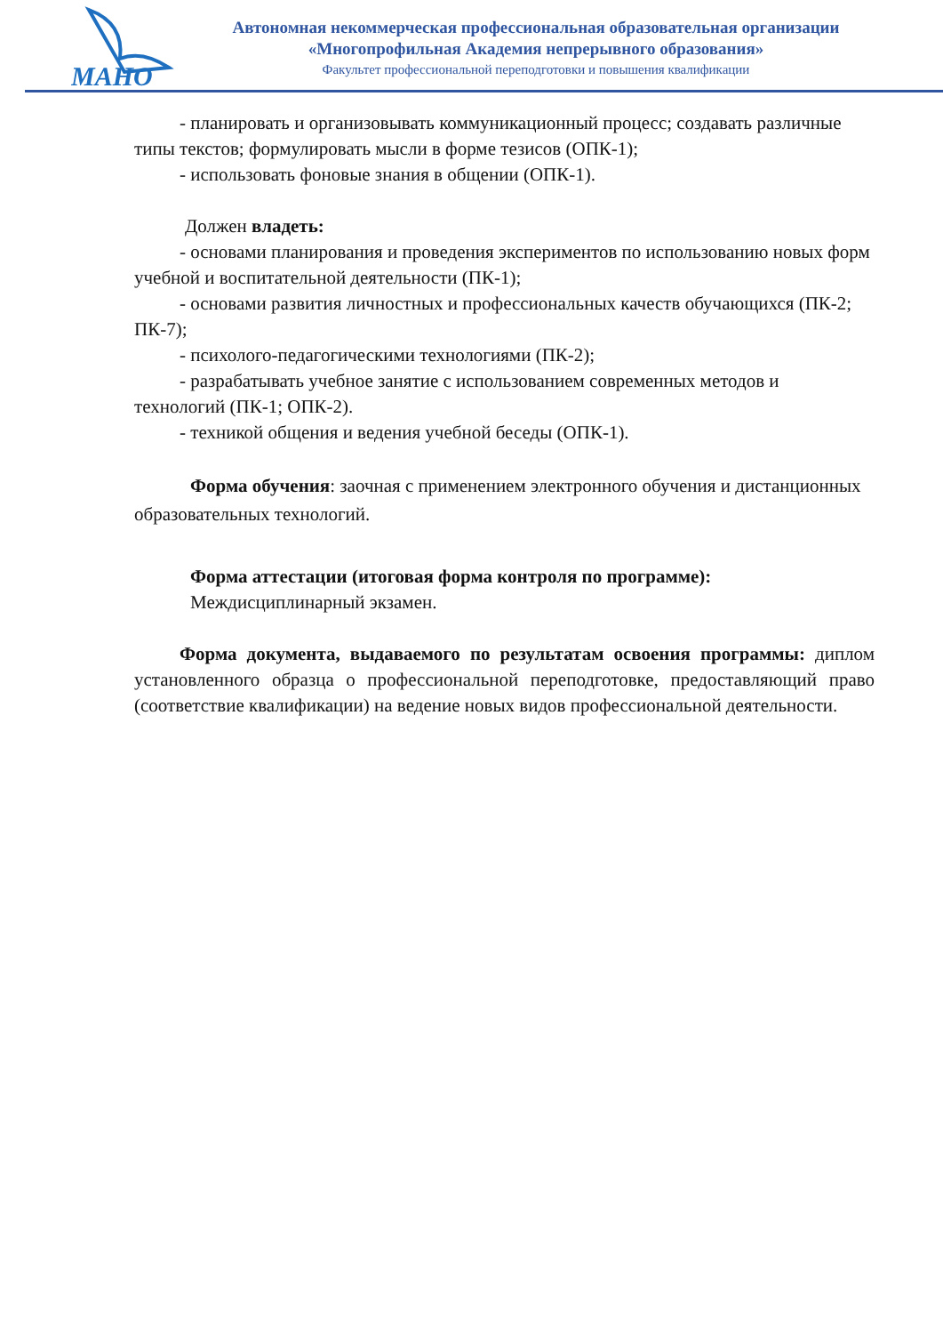МАНО
Автономная некоммерческая профессиональная образовательная организации
«Многопрофильная Академия непрерывного образования»
Факультет профессиональной переподготовки и повышения квалификации
- планировать и организовывать коммуникационный процесс; создавать различные типы текстов; формулировать мысли в форме тезисов (ОПК-1);
- использовать фоновые знания в общении (ОПК-1).
Должен владеть:
- основами планирования и проведения экспериментов по использованию новых форм учебной и воспитательной деятельности (ПК-1);
- основами развития личностных и профессиональных качеств обучающихся (ПК-2; ПК-7);
- психолого-педагогическими технологиями (ПК-2);
- разрабатывать учебное занятие с использованием современных методов и технологий (ПК-1; ОПК-2).
- техникой общения и ведения учебной беседы (ОПК-1).
Форма обучения: заочная с применением электронного обучения и дистанционных образовательных технологий.
Форма аттестации (итоговая форма контроля по программе):
Междисциплинарный экзамен.
Форма документа, выдаваемого по результатам освоения программы: диплом установленного образца о профессиональной переподготовке, предоставляющий право (соответствие квалификации) на ведение новых видов профессиональной деятельности.